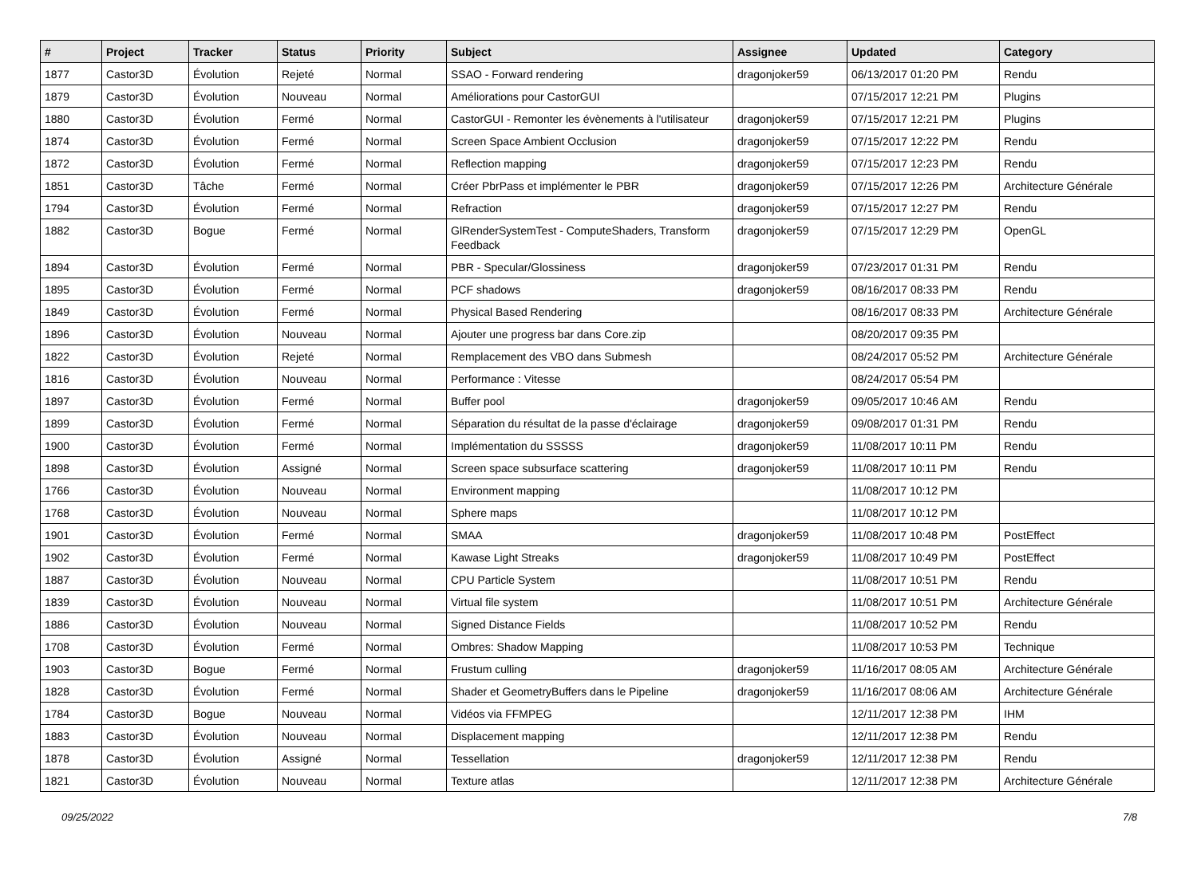| # | Project | Tracker | Status | Priority | Subject | Assignee | Updated | Category |
| --- | --- | --- | --- | --- | --- | --- | --- | --- |
| 1877 | Castor3D | Évolution | Rejeté | Normal | SSAO - Forward rendering | dragonjoker59 | 06/13/2017 01:20 PM | Rendu |
| 1879 | Castor3D | Évolution | Nouveau | Normal | Améliorations pour CastorGUI | | 07/15/2017 12:21 PM | Plugins |
| 1880 | Castor3D | Évolution | Fermé | Normal | CastorGUI - Remonter les évènements à l'utilisateur | dragonjoker59 | 07/15/2017 12:21 PM | Plugins |
| 1874 | Castor3D | Évolution | Fermé | Normal | Screen Space Ambient Occlusion | dragonjoker59 | 07/15/2017 12:22 PM | Rendu |
| 1872 | Castor3D | Évolution | Fermé | Normal | Reflection mapping | dragonjoker59 | 07/15/2017 12:23 PM | Rendu |
| 1851 | Castor3D | Tâche | Fermé | Normal | Créer PbrPass et implémenter le PBR | dragonjoker59 | 07/15/2017 12:26 PM | Architecture Générale |
| 1794 | Castor3D | Évolution | Fermé | Normal | Refraction | dragonjoker59 | 07/15/2017 12:27 PM | Rendu |
| 1882 | Castor3D | Bogue | Fermé | Normal | GlRenderSystemTest - ComputeShaders, Transform Feedback | dragonjoker59 | 07/15/2017 12:29 PM | OpenGL |
| 1894 | Castor3D | Évolution | Fermé | Normal | PBR - Specular/Glossiness | dragonjoker59 | 07/23/2017 01:31 PM | Rendu |
| 1895 | Castor3D | Évolution | Fermé | Normal | PCF shadows | dragonjoker59 | 08/16/2017 08:33 PM | Rendu |
| 1849 | Castor3D | Évolution | Fermé | Normal | Physical Based Rendering | | 08/16/2017 08:33 PM | Architecture Générale |
| 1896 | Castor3D | Évolution | Nouveau | Normal | Ajouter une progress bar dans Core.zip | | 08/20/2017 09:35 PM | |
| 1822 | Castor3D | Évolution | Rejeté | Normal | Remplacement des VBO dans Submesh | | 08/24/2017 05:52 PM | Architecture Générale |
| 1816 | Castor3D | Évolution | Nouveau | Normal | Performance : Vitesse | | 08/24/2017 05:54 PM | |
| 1897 | Castor3D | Évolution | Fermé | Normal | Buffer pool | dragonjoker59 | 09/05/2017 10:46 AM | Rendu |
| 1899 | Castor3D | Évolution | Fermé | Normal | Séparation du résultat de la passe d'éclairage | dragonjoker59 | 09/08/2017 01:31 PM | Rendu |
| 1900 | Castor3D | Évolution | Fermé | Normal | Implémentation du SSSSS | dragonjoker59 | 11/08/2017 10:11 PM | Rendu |
| 1898 | Castor3D | Évolution | Assigné | Normal | Screen space subsurface scattering | dragonjoker59 | 11/08/2017 10:11 PM | Rendu |
| 1766 | Castor3D | Évolution | Nouveau | Normal | Environment mapping | | 11/08/2017 10:12 PM | |
| 1768 | Castor3D | Évolution | Nouveau | Normal | Sphere maps | | 11/08/2017 10:12 PM | |
| 1901 | Castor3D | Évolution | Fermé | Normal | SMAA | dragonjoker59 | 11/08/2017 10:48 PM | PostEffect |
| 1902 | Castor3D | Évolution | Fermé | Normal | Kawase Light Streaks | dragonjoker59 | 11/08/2017 10:49 PM | PostEffect |
| 1887 | Castor3D | Évolution | Nouveau | Normal | CPU Particle System | | 11/08/2017 10:51 PM | Rendu |
| 1839 | Castor3D | Évolution | Nouveau | Normal | Virtual file system | | 11/08/2017 10:51 PM | Architecture Générale |
| 1886 | Castor3D | Évolution | Nouveau | Normal | Signed Distance Fields | | 11/08/2017 10:52 PM | Rendu |
| 1708 | Castor3D | Évolution | Fermé | Normal | Ombres: Shadow Mapping | | 11/08/2017 10:53 PM | Technique |
| 1903 | Castor3D | Bogue | Fermé | Normal | Frustum culling | dragonjoker59 | 11/16/2017 08:05 AM | Architecture Générale |
| 1828 | Castor3D | Évolution | Fermé | Normal | Shader et GeometryBuffers dans le Pipeline | dragonjoker59 | 11/16/2017 08:06 AM | Architecture Générale |
| 1784 | Castor3D | Bogue | Nouveau | Normal | Vidéos via FFMPEG | | 12/11/2017 12:38 PM | IHM |
| 1883 | Castor3D | Évolution | Nouveau | Normal | Displacement mapping | | 12/11/2017 12:38 PM | Rendu |
| 1878 | Castor3D | Évolution | Assigné | Normal | Tessellation | dragonjoker59 | 12/11/2017 12:38 PM | Rendu |
| 1821 | Castor3D | Évolution | Nouveau | Normal | Texture atlas | | 12/11/2017 12:38 PM | Architecture Générale |
09/25/2022 7/8